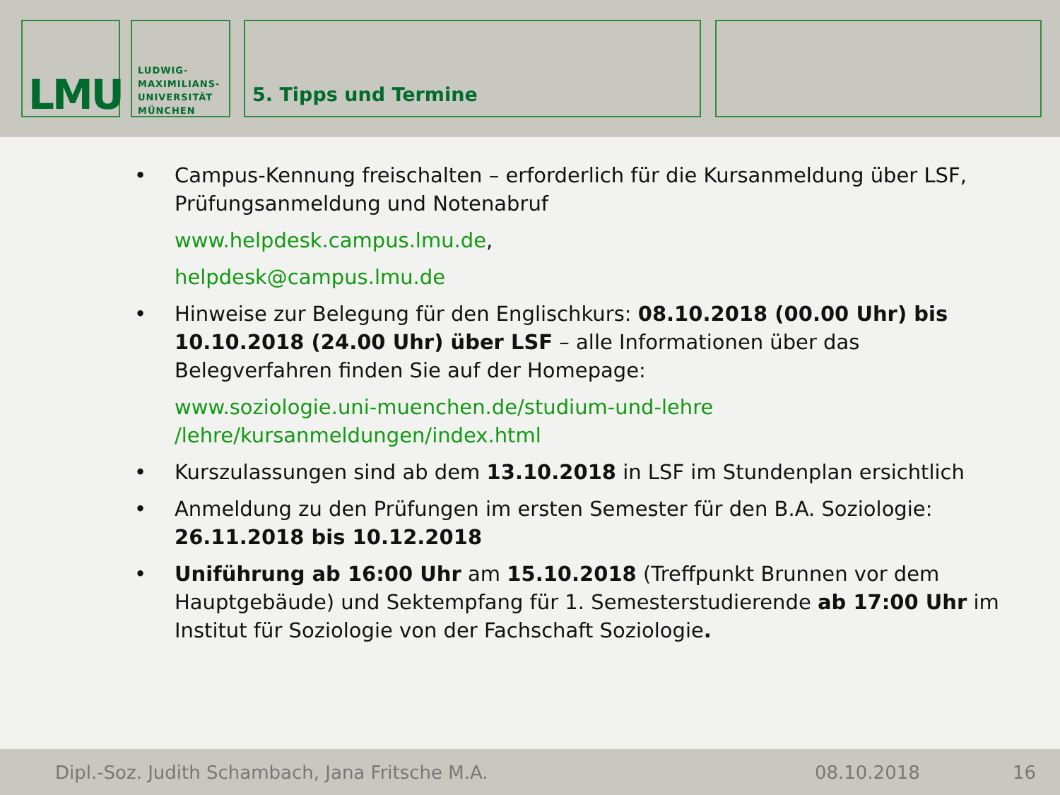LMU
LUDWIG-
MAXIMILIANS-
UNIVERSITÄT
MÜNCHEN
5. Tipps und Termine
• Campus-Kennung freischalten – erforderlich für die Kursanmeldung über LSF, Prüfungsanmeldung und Notenabruf
www.helpdesk.campus.lmu.de,
helpdesk@campus.lmu.de
• Hinweise zur Belegung für den Englischkurs: 08.10.2018 (00.00 Uhr) bis 10.10.2018 (24.00 Uhr) über LSF – alle Informationen über das Belegverfahren finden Sie auf der Homepage:
www.soziologie.uni-muenchen.de/studium-und-lehre
/lehre/kursanmeldungen/index.html
• Kurszulassungen sind ab dem 13.10.2018 in LSF im Stundenplan ersichtlich
• Anmeldung zu den Prüfungen im ersten Semester für den B.A. Soziologie: 26.11.2018 bis 10.12.2018
• Uniführung ab 16:00 Uhr am 15.10.2018 (Treffpunkt Brunnen vor dem Hauptgebäude) und Sektempfang für 1. Semesterstudierende ab 17:00 Uhr im Institut für Soziologie von der Fachschaft Soziologie.
Dipl.-Soz. Judith Schambach, Jana Fritsche M.A. 08.10.2018 16